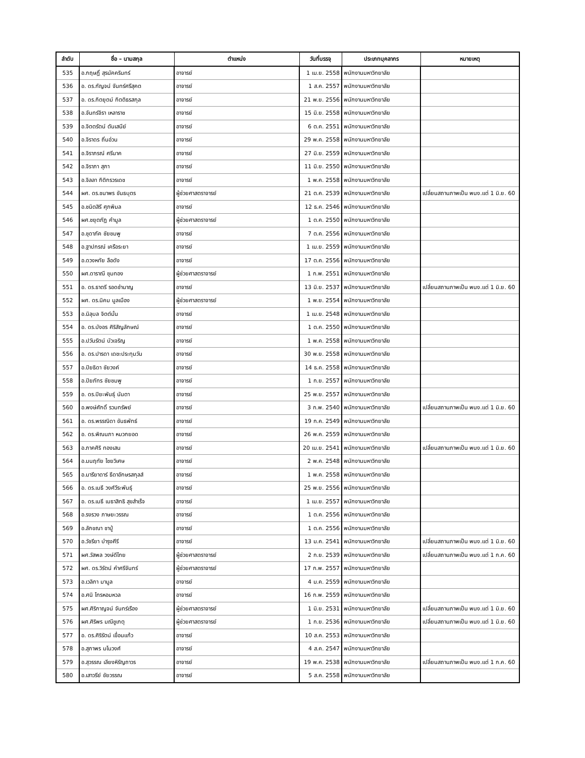| ลำดับ | ชื่อ – นามสกุล | ตำแหน่ง | วันที่บรรจุ | ประเภทบุคลากร | หมายเหตุ |
| --- | --- | --- | --- | --- | --- |
| 535 | อ.กฤษฎิ์ สุรนัคครินทร์ | อาจารย์ | 1 เม.ย. 2558 | พนักงานมหาวิทยาลัย | |
| 536 | อ. ดร.กัญจน์ จันทร์ศรีสุคต | อาจารย์ | 1 ส.ค. 2557 | พนักงานมหาวิทยาลัย | |
| 537 | อ. ดร.กิตยุตม์ กิตติธรสกุล | อาจารย์ | 21 พ.ย. 2556 | พนักงานมหาวิทยาลัย | |
| 538 | อ.จันทร์จิรา เหลาราช | อาจารย์ | 15 มิ.ย. 2558 | พนักงานมหาวิทยาลัย | |
| 539 | อ.จิตตรัตน์ ตันเสนีย์ | อาจารย์ | 6 ต.ค. 2551 | พนักงานมหาวิทยาลัย | |
| 540 | อ.จิราดร ถิ่นอ่วน | อาจารย์ | 29 พ.ค. 2558 | พนักงานมหาวิทยาลัย | |
| 541 | อ.จิราภรณ์ ศรีนาค | อาจารย์ | 27 มิ.ย. 2559 | พนักงานมหาวิทยาลัย | |
| 542 | อ.จิราภา สุภา | อาจารย์ | 11 มิ.ย. 2550 | พนักงานมหาวิทยาลัย | |
| 543 | อ.จิลลา กิติกรวรเดช | อาจารย์ | 1 พ.ค. 2558 | พนักงานมหาวิทยาลัย | |
| 544 | ผศ. ดร.ชนาพร ขันธบุตร | ผู้ช่วยศาสตราจารย์ | 21 ต.ค. 2539 | พนักงานมหาวิทยาลัย | เปลี่ยนสถานภาพเป็น พนง.แต่ 1 มิ.ย. 60 |
| 545 | อ.ชนิตสิรี ศุภพิมล | อาจารย์ | 12 ธ.ค. 2546 | พนักงานมหาวิทยาลัย | |
| 546 | ผศ.ชยุตภัฏ คำมูล | ผู้ช่วยศาสตราจารย์ | 1 ต.ค. 2550 | พนักงานมหาวิทยาลัย | |
| 547 | อ.ชุดาภัค ชัยชมพู | อาจารย์ | 7 ต.ค. 2556 | พนักงานมหาวิทยาลัย | |
| 548 | อ.ฐาปกรณ์ เครือระยา | อาจารย์ | 1 เม.ย. 2559 | พนักงานมหาวิทยาลัย | |
| 549 | อ.ดวงหทัย ลือดัง | อาจารย์ | 17 ต.ค. 2556 | พนักงานมหาวิทยาลัย | |
| 550 | ผศ.ดาราณี ชุมทอง | ผู้ช่วยศาสตราจารย์ | 1 ก.พ. 2551 | พนักงานมหาวิทยาลัย | |
| 551 | อ. ดร.ธาตรี รอดชำนาญ | อาจารย์ | 13 มิ.ย. 2537 | พนักงานมหาวิทยาลัย | เปลี่ยนสถานภาพเป็น พนง.แต่ 1 มิ.ย. 60 |
| 552 | ผศ. ดร.นิคม มูลเมือง | ผู้ช่วยศาสตราจารย์ | 1 พ.ย. 2554 | พนักงานมหาวิทยาลัย | |
| 553 | อ.นิลุบล จิตต์มั่น | อาจารย์ | 1 เม.ย. 2548 | พนักงานมหาวิทยาลัย | |
| 554 | อ. ดร.บังอร ศิริสัญลักษณ์ | อาจารย์ | 1 ต.ค. 2550 | พนักงานมหาวิทยาลัย | |
| 555 | อ.ปวันรัตน์ บัวเจริญ | อาจารย์ | 1 พ.ค. 2558 | พนักงานมหาวิทยาลัย | |
| 556 | อ. ดร.ปารดา เดชะประทุมวัน | อาจารย์ | 30 พ.ย. 2558 | พนักงานมหาวิทยาลัย | |
| 557 | อ.ปิยธิดา ชัยวงค์ | อาจารย์ | 14 ธ.ค. 2558 | พนักงานมหาวิทยาลัย | |
| 558 | อ.ปิยภัทร ชัยชมพู | อาจารย์ | 1 ก.ย. 2557 | พนักงานมหาวิทยาลัย | |
| 559 | อ. ดร.ปิยะพันธุ์ นันตา | อาจารย์ | 25 พ.ย. 2557 | พนักงานมหาวิทยาลัย | |
| 560 | อ.พงษ์ศักดิ์ รวมทรัพย์ | อาจารย์ | 3 ก.พ. 2540 | พนักงานมหาวิทยาลัย | เปลี่ยนสถานภาพเป็น พนง.แต่ 1 มิ.ย. 60 |
| 561 | อ. ดร.พรรณิดา ขันธพัทธ์ | อาจารย์ | 19 ก.ค. 2549 | พนักงานมหาวิทยาลัย | |
| 562 | อ. ดร.พิณนภา หมวกยอด | อาจารย์ | 26 พ.ค. 2559 | พนักงานมหาวิทยาลัย | |
| 563 | อ.ภาคศิริ ทองเสน | อาจารย์ | 20 เม.ย. 2541 | พนักงานมหาวิทยาลัย | เปลี่ยนสถานภาพเป็น พนง.แต่ 1 มิ.ย. 60 |
| 564 | อ.มนฤทัย ไชยวิเศษ | อาจารย์ | 2 พ.ค. 2548 | พนักงานมหาวิทยาลัย | |
| 565 | อ.มารียาดาร์ ธีดาอักษรสกุลส์ | อาจารย์ | 1 พ.ค. 2558 | พนักงานมหาวิทยาลัย | |
| 566 | อ. ดร.เมธี วงศ์วีระพันธุ์ | อาจารย์ | 25 พ.ย. 2556 | พนักงานมหาวิทยาลัย | |
| 567 | อ. ดร.เมธี เมธาสิทธิ สุขสำเร็จ | อาจารย์ | 1 เม.ย. 2557 | พนักงานมหาวิทยาลัย | |
| 568 | อ.รงรวง ภาษยะวรรณ | อาจารย์ | 1 ต.ค. 2556 | พนักงานมหาวิทยาลัย | |
| 569 | อ.ลักขณา ชาปู่ | อาจารย์ | 1 ต.ค. 2556 | พนักงานมหาวิทยาลัย | |
| 570 | อ.วัชรียา บำรุงศีรี | อาจารย์ | 13 ม.ค. 2541 | พนักงานมหาวิทยาลัย | เปลี่ยนสถานภาพเป็น พนง.แต่ 1 มิ.ย. 60 |
| 571 | ผศ.วัสพล วงษ์ดีไทย | ผู้ช่วยศาสตราจารย์ | 2 ก.ย. 2539 | พนักงานมหาวิทยาลัย | เปลี่ยนสถานภาพเป็น พนง.แต่ 1 ก.ค. 60 |
| 572 | ผศ. ดร.วิรัตน์ คำศรีจันทร์ | ผู้ช่วยศาสตราจารย์ | 17 ก.พ. 2557 | พนักงานมหาวิทยาลัย | |
| 573 | อ.เวลิกา มามูล | อาจารย์ | 4 ม.ค. 2559 | พนักงานมหาวิทยาลัย | |
| 574 | อ.ศนิ ไทรหอมหวล | อาจารย์ | 16 ก.พ. 2559 | พนักงานมหาวิทยาลัย | |
| 575 | ผศ.ศิริกาญจน์ จันทร์เรือง | ผู้ช่วยศาสตราจารย์ | 1 มิ.ย. 2531 | พนักงานมหาวิทยาลัย | เปลี่ยนสถานภาพเป็น พนง.แต่ 1 มิ.ย. 60 |
| 576 | ผศ.ศิริพร มณีชูเกตุ | ผู้ช่วยศาสตราจารย์ | 1 ก.ย. 2536 | พนักงานมหาวิทยาลัย | เปลี่ยนสถานภาพเป็น พนง.แต่ 1 มิ.ย. 60 |
| 577 | อ. ดร.ศิริรัตน์ เขื่อนแก้ว | อาจารย์ | 10 ส.ค. 2553 | พนักงานมหาวิทยาลัย | |
| 578 | อ.สุภาพร มโนวงศ์ | อาจารย์ | 4 ส.ค. 2547 | พนักงานมหาวิทยาลัย | |
| 579 | อ.สุวรรณ เลียงหิรัญถาวร | อาจารย์ | 19 พ.ค. 2538 | พนักงานมหาวิทยาลัย | เปลี่ยนสถานภาพเป็น พนง.แต่ 1 ก.ค. 60 |
| 580 | อ.เสาวรีย์ ชัยวรรณ | อาจารย์ | 5 ส.ค. 2558 | พนักงานมหาวิทยาลัย | |